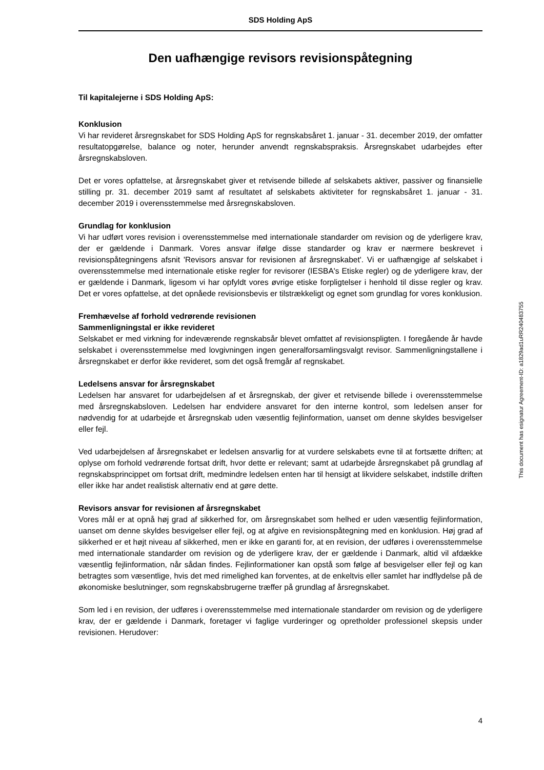SDS Holding ApS
Den uafhængige revisors revisionspåtegning
Til kapitalejerne i SDS Holding ApS:
Konklusion
Vi har revideret årsregnskabet for SDS Holding ApS for regnskabsåret 1. januar - 31. december 2019, der omfatter resultatopgørelse, balance og noter, herunder anvendt regnskabspraksis. Årsregnskabet udarbejdes efter årsregnskabsloven.
Det er vores opfattelse, at årsregnskabet giver et retvisende billede af selskabets aktiver, passiver og finansielle stilling pr. 31. december 2019 samt af resultatet af selskabets aktiviteter for regnskabsåret 1. januar - 31. december 2019 i overensstemmelse med årsregnskabsloven.
Grundlag for konklusion
Vi har udført vores revision i overensstemmelse med internationale standarder om revision og de yderligere krav, der er gældende i Danmark. Vores ansvar ifølge disse standarder og krav er nærmere beskrevet i revisionspåtegningens afsnit 'Revisors ansvar for revisionen af årsregnskabet'. Vi er uafhængige af selskabet i overensstemmelse med internationale etiske regler for revisorer (IESBA's Etiske regler) og de yderligere krav, der er gældende i Danmark, ligesom vi har opfyldt vores øvrige etiske forpligtelser i henhold til disse regler og krav. Det er vores opfattelse, at det opnåede revisionsbevis er tilstrækkeligt og egnet som grundlag for vores konklusion.
Fremhævelse af forhold vedrørende revisionen
Sammenligningstal er ikke revideret
Selskabet er med virkning for indeværende regnskabsår blevet omfattet af revisionspligten. I foregående år havde selskabet i overensstemmelse med lovgivningen ingen generalforsamlingsvalgt revisor. Sammenligningstallene i årsregnskabet er derfor ikke revideret, som det også fremgår af regnskabet.
Ledelsens ansvar for årsregnskabet
Ledelsen har ansvaret for udarbejdelsen af et årsregnskab, der giver et retvisende billede i overensstemmelse med årsregnskabsloven. Ledelsen har endvidere ansvaret for den interne kontrol, som ledelsen anser for nødvendig for at udarbejde et årsregnskab uden væsentlig fejlinformation, uanset om denne skyldes besvigelser eller fejl.
Ved udarbejdelsen af årsregnskabet er ledelsen ansvarlig for at vurdere selskabets evne til at fortsætte driften; at oplyse om forhold vedrørende fortsat drift, hvor dette er relevant; samt at udarbejde årsregnskabet på grundlag af regnskabsprincippet om fortsat drift, medmindre ledelsen enten har til hensigt at likvidere selskabet, indstille driften eller ikke har andet realistisk alternativ end at gøre dette.
Revisors ansvar for revisionen af årsregnskabet
Vores mål er at opnå høj grad af sikkerhed for, om årsregnskabet som helhed er uden væsentlig fejlinformation, uanset om denne skyldes besvigelser eller fejl, og at afgive en revisionspåtegning med en konklusion. Høj grad af sikkerhed er et højt niveau af sikkerhed, men er ikke en garanti for, at en revision, der udføres i overensstemmelse med internationale standarder om revision og de yderligere krav, der er gældende i Danmark, altid vil afdække væsentlig fejlinformation, når sådan findes. Fejlinformationer kan opstå som følge af besvigelser eller fejl og kan betragtes som væsentlige, hvis det med rimelighed kan forventes, at de enkeltvis eller samlet har indflydelse på de økonomiske beslutninger, som regnskabsbrugerne træffer på grundlag af årsregnskabet.
Som led i en revision, der udføres i overensstemmelse med internationale standarder om revision og de yderligere krav, der er gældende i Danmark, foretager vi faglige vurderinger og opretholder professionel skepsis under revisionen. Herudover:
This document has esignatur Agreement-ID: a1829ad1uRR240483755
4